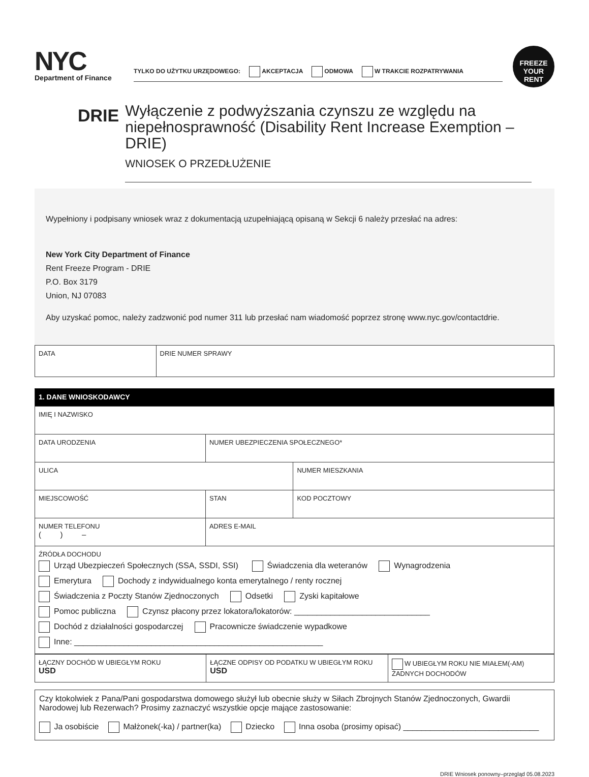NYC
Department of Finance
TYLKO DO UŻYTKU URZĘDOWEGO: AKCEPTACJA ODMOWA W TRAKCIE ROZPATRYWANIA
FREEZE
YOUR RENT
DRIE
Wyłączenie z podwyższania czynszu ze względu na niepełnosprawność (Disability Rent Increase Exemption – DRIE)
WNIOSEK O PRZEDŁUŻENIE
Wypełniony i podpisany wniosek wraz z dokumentacją uzupełniającą opisaną w Sekcji 6 należy przesłać na adres:
New York City Department of Finance
Rent Freeze Program - DRIE
P.O. Box 3179
Union, NJ 07083
Aby uzyskać pomoc, należy zadzwonić pod numer 311 lub przesłać nam wiadomość poprzez stronę www.nyc.gov/contactdrie.
| DATA | DRIE NUMER SPRAWY |
| 1. DANE WNIOSKODAWCY | | |
| IMIĘ I NAZWISKO | | |
| DATA URODZENIA | NUMER UBEZPIECZENIA SPOŁECZNEGO* | |
| ULICA | | NUMER MIESZKANIA |
| MIEJSCOWOŚĆ | STAN | KOD POCZTOWY |
| NUMER TELEFONU ( ) – | ADRES E-MAIL | |
| ŹRÓDŁA DOCHODU Urząd Ubezpieczeń Społecznych (SSA, SSDI, SSI) Świadczenia dla weteranów Wynagrodzenia Emerytura Dochody z indywidualnego konta emerytalnego / renty rocznej Świadczenia z Poczty Stanów Zjednoczonych Odsetki Zyski kapitałowe Pomoc publiczna Czynsz płacony przez lokatora/lokatorów: ______________________________ Dochód z działalności gospodarczej Pracownicze świadczenie wypadkowe Inne: _______________________________________________________ | | |
| ŁĄCZNY DOCHÓD W UBIEGŁYM ROKU USD | ŁĄCZNE ODPISY OD PODATKU W UBIEGŁYM ROKU USD | W UBIEGŁYM ROKU NIE MIAŁEM(-AM) ŻADNYCH DOCHODÓW |
Czy ktokolwiek z Pana/Pani gospodarstwa domowego służył lub obecnie służy w Siłach Zbrojnych Stanów Zjednoczonych, Gwardii Narodowej lub Rezerwach? Prosimy zaznaczyć wszystkie opcje mające zastosowanie:
Ja osobiście Małżonek(-ka) / partner(ka) Dziecko Inna osoba (prosimy opisać) ______________________________
DRIE Wniosek ponowny–przegląd 05.08.2023